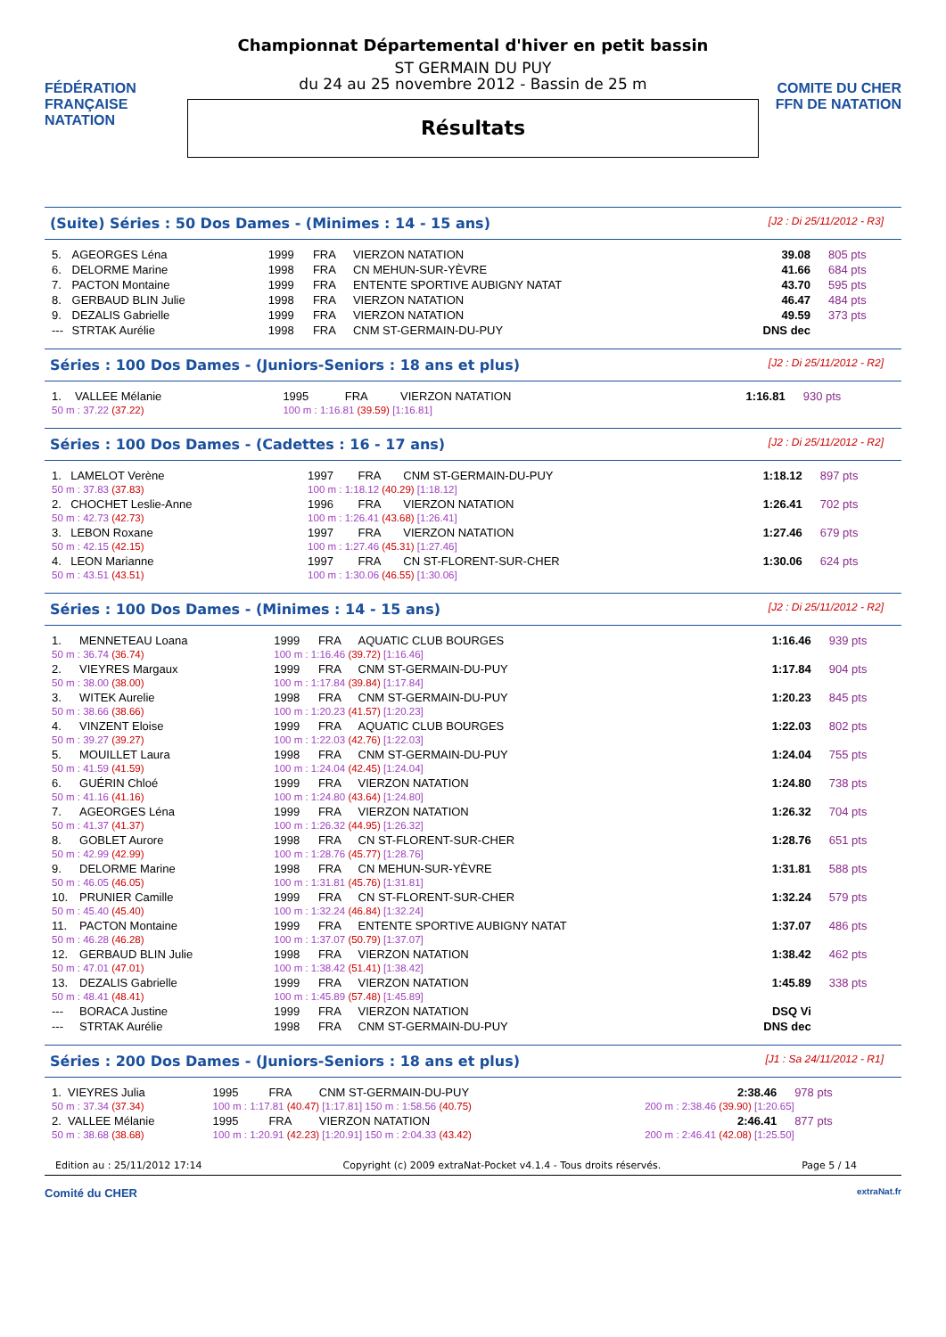FÉDÉRATION FRANÇAISE NATATION
Championnat Départemental d'hiver en petit bassin
ST GERMAIN DU PUY
du 24 au 25 novembre 2012 - Bassin de 25 m
Résultats
COMITE DU CHER FFN DE NATATION
(Suite) Séries : 50 Dos Dames - (Minimes : 14 - 15 ans) [J2 : Di 25/11/2012 - R3]
| 5. | AGEORGES Léna | 1999 | FRA | VIERZON NATATION | 39.08 | 805 pts |
| 6. | DELORME Marine | 1998 | FRA | CN MEHUN-SUR-YÈVRE | 41.66 | 684 pts |
| 7. | PACTON Montaine | 1999 | FRA | ENTENTE SPORTIVE AUBIGNY NATAT | 43.70 | 595 pts |
| 8. | GERBAUD BLIN Julie | 1998 | FRA | VIERZON NATATION | 46.47 | 484 pts |
| 9. | DEZALIS Gabrielle | 1999 | FRA | VIERZON NATATION | 49.59 | 373 pts |
| --- | STRTAK Aurélie | 1998 | FRA | CNM ST-GERMAIN-DU-PUY | DNS dec | |
Séries : 100 Dos Dames - (Juniors-Seniors : 18 ans et plus) [J2 : Di 25/11/2012 - R2]
| 1. | VALLEE Mélanie | 1995 | FRA | VIERZON NATATION | 1:16.81 | 930 pts |
| 50 m : 37.22 (37.22) | | 100 m : 1:16.81 (39.59) [1:16.81] | | | | |
Séries : 100 Dos Dames - (Cadettes : 16 - 17 ans) [J2 : Di 25/11/2012 - R2]
| 1. | LAMELOT Verène | 1997 | FRA | CNM ST-GERMAIN-DU-PUY | 1:18.12 | 897 pts |
| 50 m : 37.83 (37.83) | | 100 m : 1:18.12 (40.29) [1:18.12] | | | | |
| 2. | CHOCHET Leslie-Anne | 1996 | FRA | VIERZON NATATION | 1:26.41 | 702 pts |
| 50 m : 42.73 (42.73) | | 100 m : 1:26.41 (43.68) [1:26.41] | | | | |
| 3. | LEBON Roxane | 1997 | FRA | VIERZON NATATION | 1:27.46 | 679 pts |
| 50 m : 42.15 (42.15) | | 100 m : 1:27.46 (45.31) [1:27.46] | | | | |
| 4. | LEON Marianne | 1997 | FRA | CN ST-FLORENT-SUR-CHER | 1:30.06 | 624 pts |
| 50 m : 43.51 (43.51) | | 100 m : 1:30.06 (46.55) [1:30.06] | | | | |
Séries : 100 Dos Dames - (Minimes : 14 - 15 ans) [J2 : Di 25/11/2012 - R2]
| 1. | MENNETEAU Loana | 1999 | FRA | AQUATIC CLUB BOURGES | 1:16.46 | 939 pts |
| 50 m : 36.74 (36.74) | | 100 m : 1:16.46 (39.72) [1:16.46] | | | | |
| 2. | VIEYRES Margaux | 1999 | FRA | CNM ST-GERMAIN-DU-PUY | 1:17.84 | 904 pts |
| 50 m : 38.00 (38.00) | | 100 m : 1:17.84 (39.84) [1:17.84] | | | | |
| 3. | WITEK Aurelie | 1998 | FRA | CNM ST-GERMAIN-DU-PUY | 1:20.23 | 845 pts |
| 50 m : 38.66 (38.66) | | 100 m : 1:20.23 (41.57) [1:20.23] | | | | |
| 4. | VINZENT Eloise | 1999 | FRA | AQUATIC CLUB BOURGES | 1:22.03 | 802 pts |
| 50 m : 39.27 (39.27) | | 100 m : 1:22.03 (42.76) [1:22.03] | | | | |
| 5. | MOUILLET Laura | 1998 | FRA | CNM ST-GERMAIN-DU-PUY | 1:24.04 | 755 pts |
| 50 m : 41.59 (41.59) | | 100 m : 1:24.04 (42.45) [1:24.04] | | | | |
| 6. | GUÉRIN Chloé | 1999 | FRA | VIERZON NATATION | 1:24.80 | 738 pts |
| 50 m : 41.16 (41.16) | | 100 m : 1:24.80 (43.64) [1:24.80] | | | | |
| 7. | AGEORGES Léna | 1999 | FRA | VIERZON NATATION | 1:26.32 | 704 pts |
| 50 m : 41.37 (41.37) | | 100 m : 1:26.32 (44.95) [1:26.32] | | | | |
| 8. | GOBLET Aurore | 1998 | FRA | CN ST-FLORENT-SUR-CHER | 1:28.76 | 651 pts |
| 50 m : 42.99 (42.99) | | 100 m : 1:28.76 (45.77) [1:28.76] | | | | |
| 9. | DELORME Marine | 1998 | FRA | CN MEHUN-SUR-YÈVRE | 1:31.81 | 588 pts |
| 50 m : 46.05 (46.05) | | 100 m : 1:31.81 (45.76) [1:31.81] | | | | |
| 10. | PRUNIER Camille | 1999 | FRA | CN ST-FLORENT-SUR-CHER | 1:32.24 | 579 pts |
| 50 m : 45.40 (45.40) | | 100 m : 1:32.24 (46.84) [1:32.24] | | | | |
| 11. | PACTON Montaine | 1999 | FRA | ENTENTE SPORTIVE AUBIGNY NATAT | 1:37.07 | 486 pts |
| 50 m : 46.28 (46.28) | | 100 m : 1:37.07 (50.79) [1:37.07] | | | | |
| 12. | GERBAUD BLIN Julie | 1998 | FRA | VIERZON NATATION | 1:38.42 | 462 pts |
| 50 m : 47.01 (47.01) | | 100 m : 1:38.42 (51.41) [1:38.42] | | | | |
| 13. | DEZALIS Gabrielle | 1999 | FRA | VIERZON NATATION | 1:45.89 | 338 pts |
| 50 m : 48.41 (48.41) | | 100 m : 1:45.89 (57.48) [1:45.89] | | | | |
| --- | BORACA Justine | 1999 | FRA | VIERZON NATATION | DSQ Vi | |
| --- | STRTAK Aurélie | 1998 | FRA | CNM ST-GERMAIN-DU-PUY | DNS dec | |
Séries : 200 Dos Dames - (Juniors-Seniors : 18 ans et plus) [J1 : Sa 24/11/2012 - R1]
| 1. | VIEYRES Julia | 1995 | FRA | CNM ST-GERMAIN-DU-PUY | 2:38.46 | 978 pts |
| 50 m : 37.34 (37.34) | | 100 m : 1:17.81 (40.47) [1:17.81] 150 m : 1:58.56 (40.75) | | | 200 m : 2:38.46 (39.90) [1:20.65] | |
| 2. | VALLEE Mélanie | 1995 | FRA | VIERZON NATATION | 2:46.41 | 877 pts |
| 50 m : 38.68 (38.68) | | 100 m : 1:20.91 (42.23) [1:20.91] 150 m : 2:04.33 (43.42) | | | 200 m : 2:46.41 (42.08) [1:25.50] | |
Edition au : 25/11/2012 17:14 Copyright (c) 2009 extraNat-Pocket v4.1.4 - Tous droits réservés. Page 5 / 14
Comité du CHER extraNat.fr